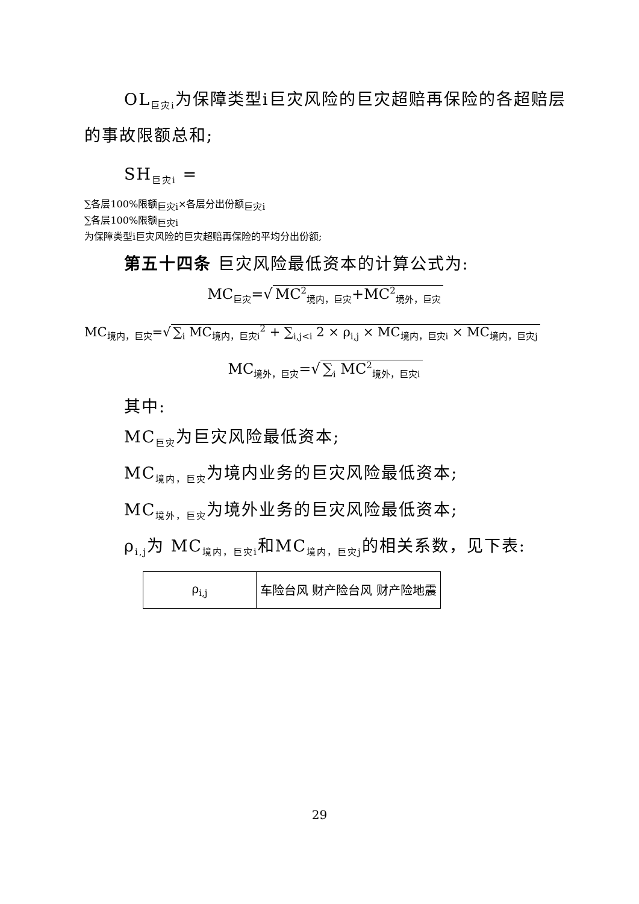OL<sub>巨灾i</sub>为保障类型i巨灾风险的巨灾超赔再保险的各超赔层的事故限额总和;
SH<sub>巨灾i</sub> =
∑各层100%限额<sub>巨灾i</sub>×各层分出份额<sub>巨灾i</sub>
∑各层100%限额<sub>巨灾i</sub>
为保障类型i巨灾风险的巨灾超赔再保险的平均分出份额;
第五十四条 巨灾风险最低资本的计算公式为:
MC<sub>巨灾</sub>=√ MC<sup>2</sup><sub>境内，巨灾</sub>+MC<sup>2</sup><sub>境外，巨灾</sub>
MC<sub>境内，巨灾</sub>=√ ∑<sub>i</sub> MC<sub>境内，巨灾i</sub><sup>2</sup> + ∑<sub>i,j<i</sub> 2 × ρ<sub>i,j</sub> × MC<sub>境内，巨灾i</sub> × MC<sub>境内，巨灾j</sub>
MC<sub>境外，巨灾</sub>=√ ∑<sub>i</sub> MC<sup>2</sup><sub>境外，巨灾i</sub>
其中:
MC<sub>巨灾</sub>为巨灾风险最低资本;
MC<sub>境内，巨灾</sub>为境内业务的巨灾风险最低资本;
MC<sub>境外，巨灾</sub>为境外业务的巨灾风险最低资本;
ρ<sub>i,j</sub>为 MC<sub>境内，巨灾i</sub>和MC<sub>境内，巨灾j</sub>的相关系数，见下表:
| ρ<sub>i,j</sub> | 车险台风 财产险台风 财产险地震 |
29